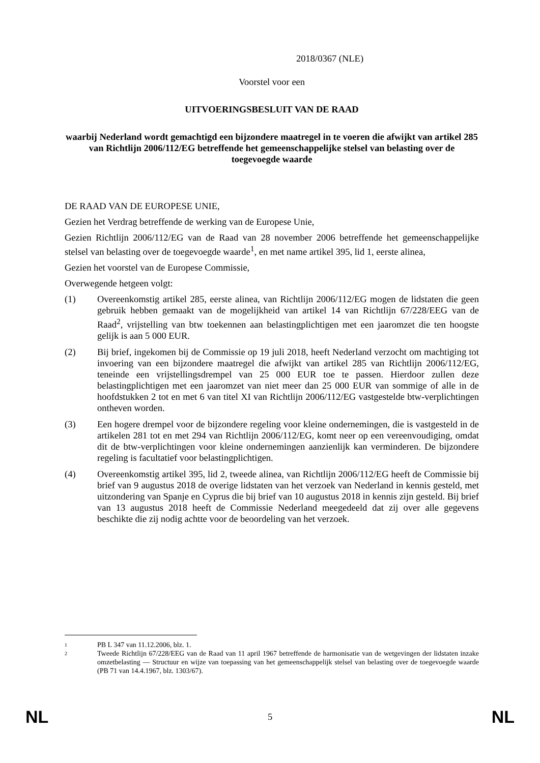2018/0367 (NLE)
Voorstel voor een
UITVOERINGSBESLUIT VAN DE RAAD
waarbij Nederland wordt gemachtigd een bijzondere maatregel in te voeren die afwijkt van artikel 285 van Richtlijn 2006/112/EG betreffende het gemeenschappelijke stelsel van belasting over de toegevoegde waarde
DE RAAD VAN DE EUROPESE UNIE,
Gezien het Verdrag betreffende de werking van de Europese Unie,
Gezien Richtlijn 2006/112/EG van de Raad van 28 november 2006 betreffende het gemeenschappelijke stelsel van belasting over de toegevoegde waarde<sup>1</sup>, en met name artikel 395, lid 1, eerste alinea,
Gezien het voorstel van de Europese Commissie,
Overwegende hetgeen volgt:
(1) Overeenkomstig artikel 285, eerste alinea, van Richtlijn 2006/112/EG mogen de lidstaten die geen gebruik hebben gemaakt van de mogelijkheid van artikel 14 van Richtlijn 67/228/EEG van de Raad<sup>2</sup>, vrijstelling van btw toekennen aan belastingplichtigen met een jaaromzet die ten hoogste gelijk is aan 5 000 EUR.
(2) Bij brief, ingekomen bij de Commissie op 19 juli 2018, heeft Nederland verzocht om machtiging tot invoering van een bijzondere maatregel die afwijkt van artikel 285 van Richtlijn 2006/112/EG, teneinde een vrijstellingsdrempel van 25 000 EUR toe te passen. Hierdoor zullen deze belastingplichtigen met een jaaromzet van niet meer dan 25 000 EUR van sommige of alle in de hoofdstukken 2 tot en met 6 van titel XI van Richtlijn 2006/112/EG vastgestelde btw-verplichtingen ontheven worden.
(3) Een hogere drempel voor de bijzondere regeling voor kleine ondernemingen, die is vastgesteld in de artikelen 281 tot en met 294 van Richtlijn 2006/112/EG, komt neer op een vereenvoudiging, omdat dit de btw-verplichtingen voor kleine ondernemingen aanzienlijk kan verminderen. De bijzondere regeling is facultatief voor belastingplichtigen.
(4) Overeenkomstig artikel 395, lid 2, tweede alinea, van Richtlijn 2006/112/EG heeft de Commissie bij brief van 9 augustus 2018 de overige lidstaten van het verzoek van Nederland in kennis gesteld, met uitzondering van Spanje en Cyprus die bij brief van 10 augustus 2018 in kennis zijn gesteld. Bij brief van 13 augustus 2018 heeft de Commissie Nederland meegedeeld dat zij over alle gegevens beschikte die zij nodig achtte voor de beoordeling van het verzoek.
1
PB L 347 van 11.12.2006, blz. 1.
2
Tweede Richtlijn 67/228/EEG van de Raad van 11 april 1967 betreffende de harmonisatie van de wetgevingen der lidstaten inzake omzetbelasting — Structuur en wijze van toepassing van het gemeenschappelijk stelsel van belasting over de toegevoegde waarde (PB 71 van 14.4.1967, blz. 1303/67).
NL 5 NL